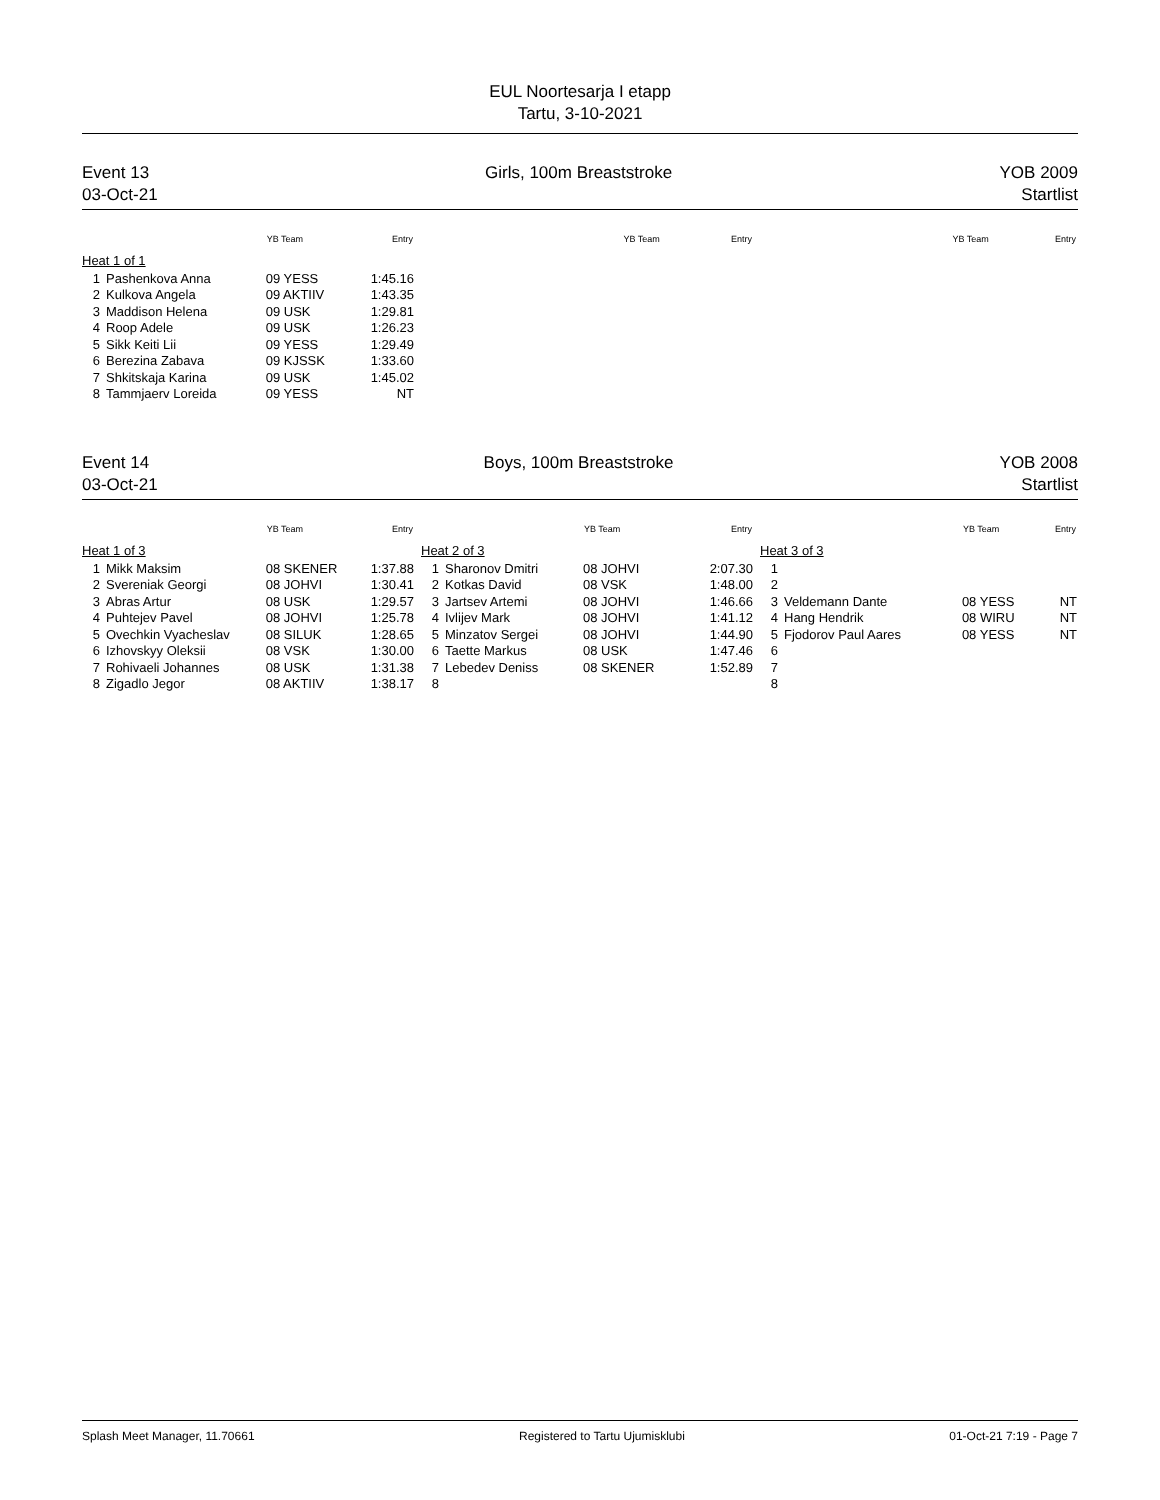EUL Noortesarja I etapp
Tartu, 3-10-2021
Event 13
03-Oct-21
Girls, 100m Breaststroke YOB 2009
Startlist
| | | YB Team | Entry |
| --- | --- | --- | --- |
| Heat 1 of 1 | | | |
| 1 | Pashenkova Anna | 09 YESS | 1:45.16 |
| 2 | Kulkova Angela | 09 AKTIIV | 1:43.35 |
| 3 | Maddison Helena | 09 USK | 1:29.81 |
| 4 | Roop Adele | 09 USK | 1:26.23 |
| 5 | Sikk Keiti Lii | 09 YESS | 1:29.49 |
| 6 | Berezina Zabava | 09 KJSSK | 1:33.60 |
| 7 | Shkitskaja Karina | 09 USK | 1:45.02 |
| 8 | Tammjaerv Loreida | 09 YESS | NT |
| | YB Team | Entry |
| --- | --- | --- |
| | YB Team | Entry |
| --- | --- | --- |
Event 14
03-Oct-21
Boys, 100m Breaststroke YOB 2008
Startlist
| | | YB Team | Entry |
| --- | --- | --- | --- |
| Heat 1 of 3 | | | |
| 1 | Mikk Maksim | 08 SKENER | 1:37.88 |
| 2 | Svereniak Georgi | 08 JOHVI | 1:30.41 |
| 3 | Abras Artur | 08 USK | 1:29.57 |
| 4 | Puhtejev Pavel | 08 JOHVI | 1:25.78 |
| 5 | Ovechkin Vyacheslav | 08 SILUK | 1:28.65 |
| 6 | Izhovskyy Oleksii | 08 VSK | 1:30.00 |
| 7 | Rohivaeli Johannes | 08 USK | 1:31.38 |
| 8 | Zigadlo Jegor | 08 AKTIIV | 1:38.17 |
| | | YB Team | Entry |
| --- | --- | --- | --- |
| Heat 2 of 3 | | | |
| 1 | Sharonov Dmitri | 08 JOHVI | 2:07.30 |
| 2 | Kotkas David | 08 VSK | 1:48.00 |
| 3 | Jartsev Artemi | 08 JOHVI | 1:46.66 |
| 4 | Ivlijev Mark | 08 JOHVI | 1:41.12 |
| 5 | Minzatov Sergei | 08 JOHVI | 1:44.90 |
| 6 | Taette Markus | 08 USK | 1:47.46 |
| 7 | Lebedev Deniss | 08 SKENER | 1:52.89 |
| 8 | | | |
| | | YB Team | Entry |
| --- | --- | --- | --- |
| Heat 3 of 3 | | | |
| 1 | | | |
| 2 | | | |
| 3 | Veldemann Dante | 08 YESS | NT |
| 4 | Hang Hendrik | 08 WIRU | NT |
| 5 | Fjodorov Paul Aares | 08 YESS | NT |
| 6 | | | |
| 7 | | | |
| 8 | | | |
Splash Meet Manager, 11.70661 Registered to Tartu Ujumisklubi
01-Oct-21 7:19 - Page 7